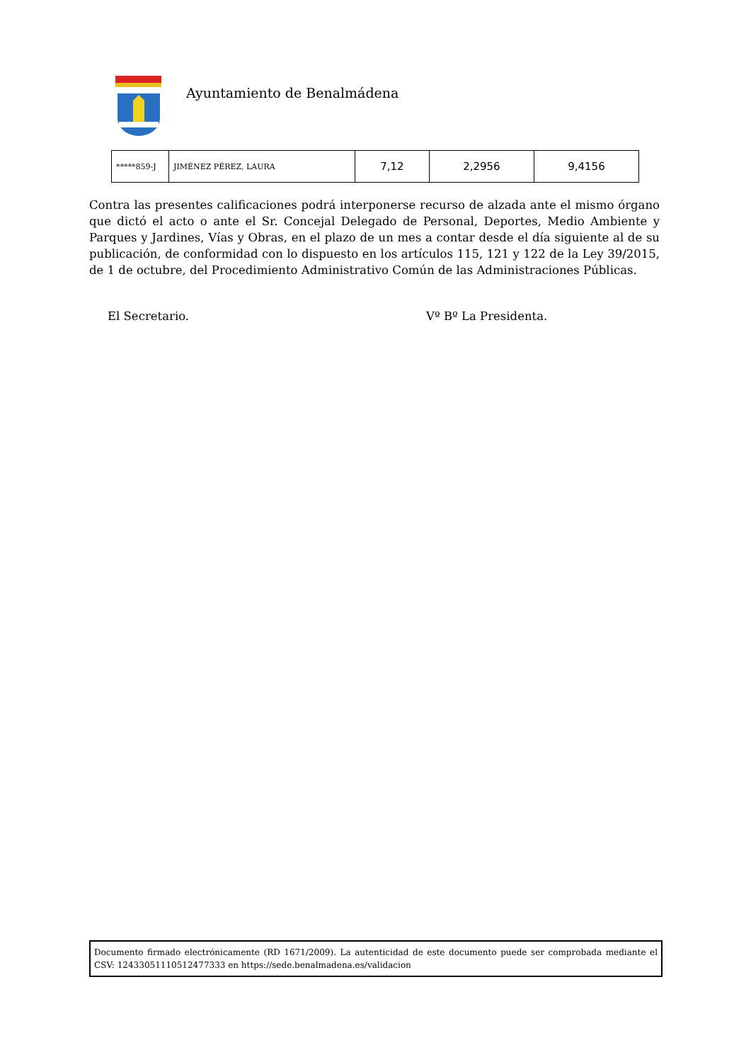Ayuntamiento de Benalmádena
| *****859-J | JIMÉNEZ PÉREZ, LAURA | 7,12 | 2,2956 | 9,4156 |
Contra las presentes calificaciones podrá interponerse recurso de alzada ante el mismo órgano que dictó el acto o ante el Sr. Concejal Delegado de Personal, Deportes, Medio Ambiente y Parques y Jardines, Vías y Obras, en el plazo de un mes a contar desde el día siguiente al de su publicación, de conformidad con lo dispuesto en los artículos 115, 121 y 122 de la Ley 39/2015, de 1 de octubre, del Procedimiento Administrativo Común de las Administraciones Públicas.
El Secretario. Vº Bº La Presidenta.
Documento firmado electrónicamente (RD 1671/2009). La autenticidad de este documento puede ser comprobada mediante el CSV: 12433051110512477333 en https://sede.benalmadena.es/validacion